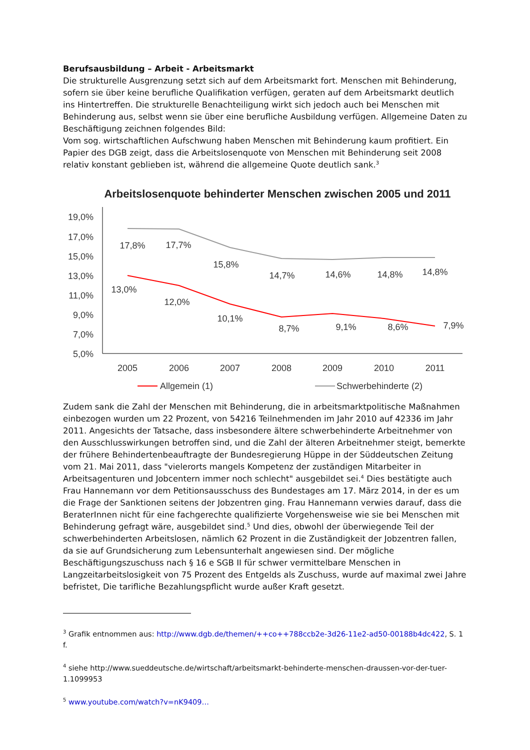Berufsausbildung – Arbeit - Arbeitsmarkt
Die strukturelle Ausgrenzung setzt sich auf dem Arbeitsmarkt fort. Menschen mit Behinderung, sofern sie über keine berufliche Qualifikation verfügen, geraten auf dem Arbeitsmarkt deutlich ins Hintertreffen. Die strukturelle Benachteiligung wirkt sich jedoch auch bei Menschen mit Behinderung aus, selbst wenn sie über eine berufliche Ausbildung verfügen. Allgemeine Daten zu Beschäftigung zeichnen folgendes Bild:
Vom sog. wirtschaftlichen Aufschwung haben Menschen mit Behinderung kaum profitiert. Ein Papier des DGB zeigt, dass die Arbeitslosenquote von Menschen mit Behinderung seit 2008 relativ konstant geblieben ist, während die allgemeine Quote deutlich sank.<sup>3</sup>
Arbeitslosenquote behinderter Menschen zwischen 2005 und 2011
19,0%
17,0%
15,0%
13,0%
11,0%
9,0%
7,0%
5,0%
17,8%
17,7%
15,8%
14,7%
14,6%
14,8%
14,8%
13,0%
12,0%
10,1%
8,7%
9,1%
8,6%
7,9%
2005
2006
2007
2008
2009
2010
2011
Allgemein (1)
Schwerbehinderte (2)
Zudem sank die Zahl der Menschen mit Behinderung, die in arbeitsmarktpolitische Maßnahmen einbezogen wurden um 22 Prozent, von 54216 Teilnehmenden im Jahr 2010 auf 42336 im Jahr 2011. Angesichts der Tatsache, dass insbesondere ältere schwerbehinderte Arbeitnehmer von den Ausschlusswirkungen betroffen sind, und die Zahl der älteren Arbeitnehmer steigt, bemerkte der frühere Behindertenbeauftragte der Bundesregierung Hüppe in der Süddeutschen Zeitung vom 21. Mai 2011, dass "vielerorts mangels Kompetenz der zuständigen Mitarbeiter in Arbeitsagenturen und Jobcentern immer noch schlecht" ausgebildet sei.<sup>4</sup> Dies bestätigte auch Frau Hannemann vor dem Petitionsausschuss des Bundestages am 17. März 2014, in der es um die Frage der Sanktionen seitens der Jobzentren ging. Frau Hannemann verwies darauf, dass die BeraterInnen nicht für eine fachgerechte qualifizierte Vorgehensweise wie sie bei Menschen mit Behinderung gefragt wäre, ausgebildet sind.<sup>5</sup> Und dies, obwohl der überwiegende Teil der schwerbehinderten Arbeitslosen, nämlich 62 Prozent in die Zuständigkeit der Jobzentren fallen, da sie auf Grundsicherung zum Lebensunterhalt angewiesen sind. Der mögliche Beschäftigungszuschuss nach § 16 e SGB II für schwer vermittelbare Menschen in Langzeitarbeitslosigkeit von 75 Prozent des Entgelds als Zuschuss, wurde auf maximal zwei Jahre befristet, Die tarifliche Bezahlungspflicht wurde außer Kraft gesetzt.
<sup>3</sup> Grafik entnommen aus: http://www.dgb.de/themen/++co++788ccb2e-3d26-11e2-ad50-00188b4dc422, S. 1 f.
<sup>4</sup> siehe http://www.sueddeutsche.de/wirtschaft/arbeitsmarkt-behinderte-menschen-draussen-vor-der-tuer-1.1099953
<sup>5</sup> www.youtube.com/watch?v=nK9409…